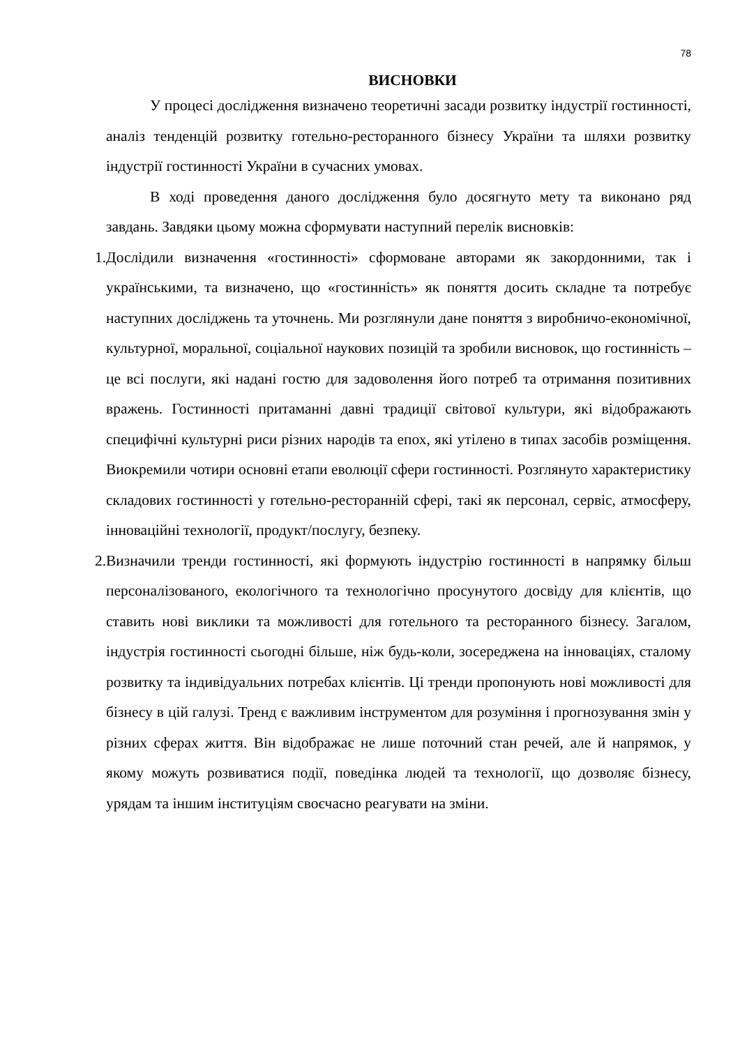78
ВИСНОВКИ
У процесі дослідження визначено теоретичні засади розвитку індустрії гостинності, аналіз тенденцій розвитку готельно-ресторанного бізнесу України та шляхи розвитку індустрії гостинності України в сучасних умовах.
В ході проведення даного дослідження було досягнуто мету та виконано ряд завдань. Завдяки цьому можна сформувати наступний перелік висновків:
1. Дослідили визначення «гостинності» сформоване авторами як закордонними, так і українськими, та визначено, що «гостинність» як поняття досить складне та потребує наступних досліджень та уточнень. Ми розглянули дане поняття з виробничо-економічної, культурної, моральної, соціальної наукових позицій та зробили висновок, що гостинність – це всі послуги, які надані гостю для задоволення його потреб та отримання позитивних вражень. Гостинності притаманні давні традиції світової культури, які відображають специфічні культурні риси різних народів та епох, які утілено в типах засобів розміщення. Виокремили чотири основні етапи еволюції сфери гостинності. Розглянуто характеристику складових гостинності у готельно-ресторанній сфері, такі як персонал, сервіс, атмосферу, інноваційні технології, продукт/послугу, безпеку.
2. Визначили тренди гостинності, які формують індустрію гостинності в напрямку більш персоналізованого, екологічного та технологічно просунутого досвіду для клієнтів, що ставить нові виклики та можливості для готельного та ресторанного бізнесу. Загалом, індустрія гостинності сьогодні більше, ніж будь-коли, зосереджена на інноваціях, сталому розвитку та індивідуальних потребах клієнтів. Ці тренди пропонують нові можливості для бізнесу в цій галузі. Тренд є важливим інструментом для розуміння і прогнозування змін у різних сферах життя. Він відображає не лише поточний стан речей, але й напрямок, у якому можуть розвиватися події, поведінка людей та технології, що дозволяє бізнесу, урядам та іншим інституціям своєчасно реагувати на зміни.